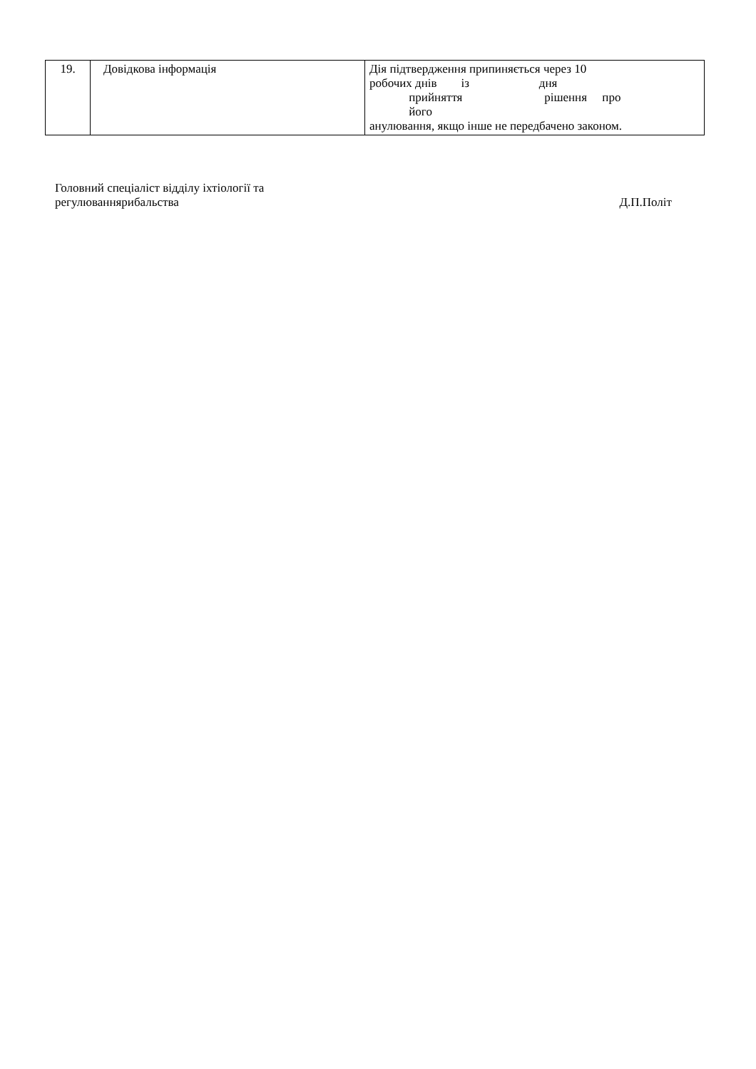| 19. | Довідкова інформація | Дія підтвердження припиняється через 10 робочих днів із дня прийняття рішення про його анулювання, якщо інше не передбачено законом. |
Головний спеціаліст відділу іхтіології та
регулюваннярибальства
Д.П.Політ